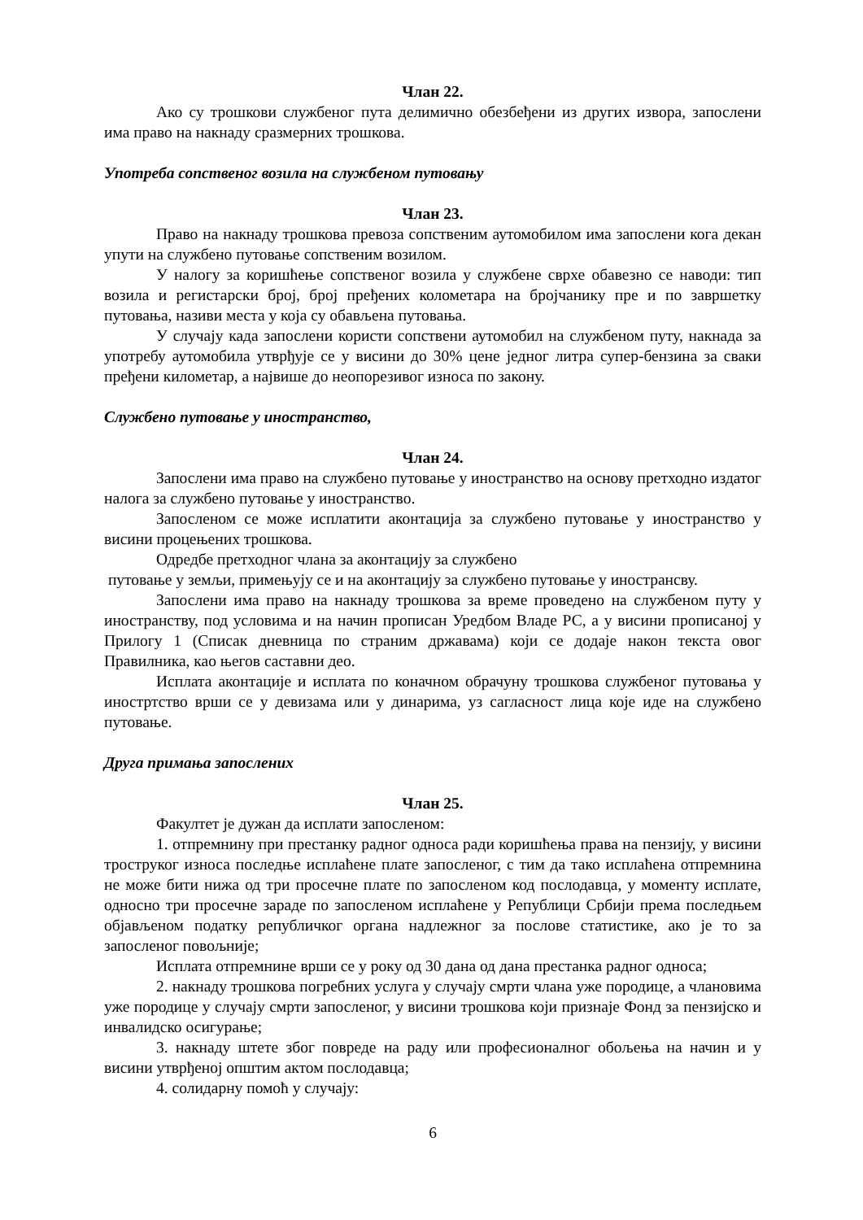Члан 22.
Ако су трошкови службеног пута делимично обезбеђени из других извора, запослени има право на накнаду сразмерних трошкова.
Употреба сопственог возила на службеном путовању
Члан 23.
Право на накнаду трошкова превоза сопственим аутомобилом има запослени кога декан упути на службено путовање сопственим возилом.
У налогу за коришћење сопственог возила у службене сврхе обавезно се наводи: тип возила и регистарски број, број пређених колометара на бројчанику пре и по завршетку путовања, називи места у која су обављена путовања.
У случају када запослени користи сопствени аутомобил на службеном путу, накнада за употребу аутомобила утврђује се у висини до 30% цене једног литра супер-бензина за сваки пређени километар, а највише до неопорезивог износа по закону.
Службено путовање у иностранство,
Члан 24.
Запослени има право на службено путовање у иностранство на основу претходно издатог налога за службено путовање у иностранство.
Запосленом се може исплатити аконтација за службено путовање у иностранство у висини процењених трошкова.
Одредбе претходног члана за аконтацију за службено
путовање у земљи, примењују се и на аконтацију за службено путовање у инострансву.
Запослени има право на накнаду трошкова за време проведено на службеном путу у иностранству, под условима и на начин прописан Уредбом Владе РС, а у висини прописаној у Прилогу 1 (Списак дневница по страним државама) који се додаје након текста овог Правилника, као његов саставни део.
Исплата аконтације и исплата по коначном обрачуну трошкова службеног путовања у иностртство врши се у девизама или у динарима, уз сагласност лица које иде на службено путовање.
Друга примања запослених
Члан 25.
Факултет је дужан да исплати запосленом:
1. отпремнину при престанку радног односа ради коришћења права на пензију, у висини троструког износа последње исплаћене плате запосленог, с тим да тако исплаћена отпремнина не може бити нижа од три просечне плате по запосленом код послодавца, у моменту исплате, односно три просечне зараде по запосленом исплаћене у Републици Србији према последњем објављеном податку републичког органа надлежног за послове статистике, ако је то за запосленог повољније;
Исплата отпремнине врши се у року од 30 дана од дана престанка радног односа;
2. накнаду трошкова погребних услуга у случају смрти члана уже породице, а члановима уже породице у случају смрти запосленог, у висини трошкова који признаје Фонд за пензијско и инвалидско осигурање;
3. накнаду штете због повреде на раду или професионалног обољења на начин и у висини утврђеној општим актом послодавца;
4. солидарну помоћ у случају:
6